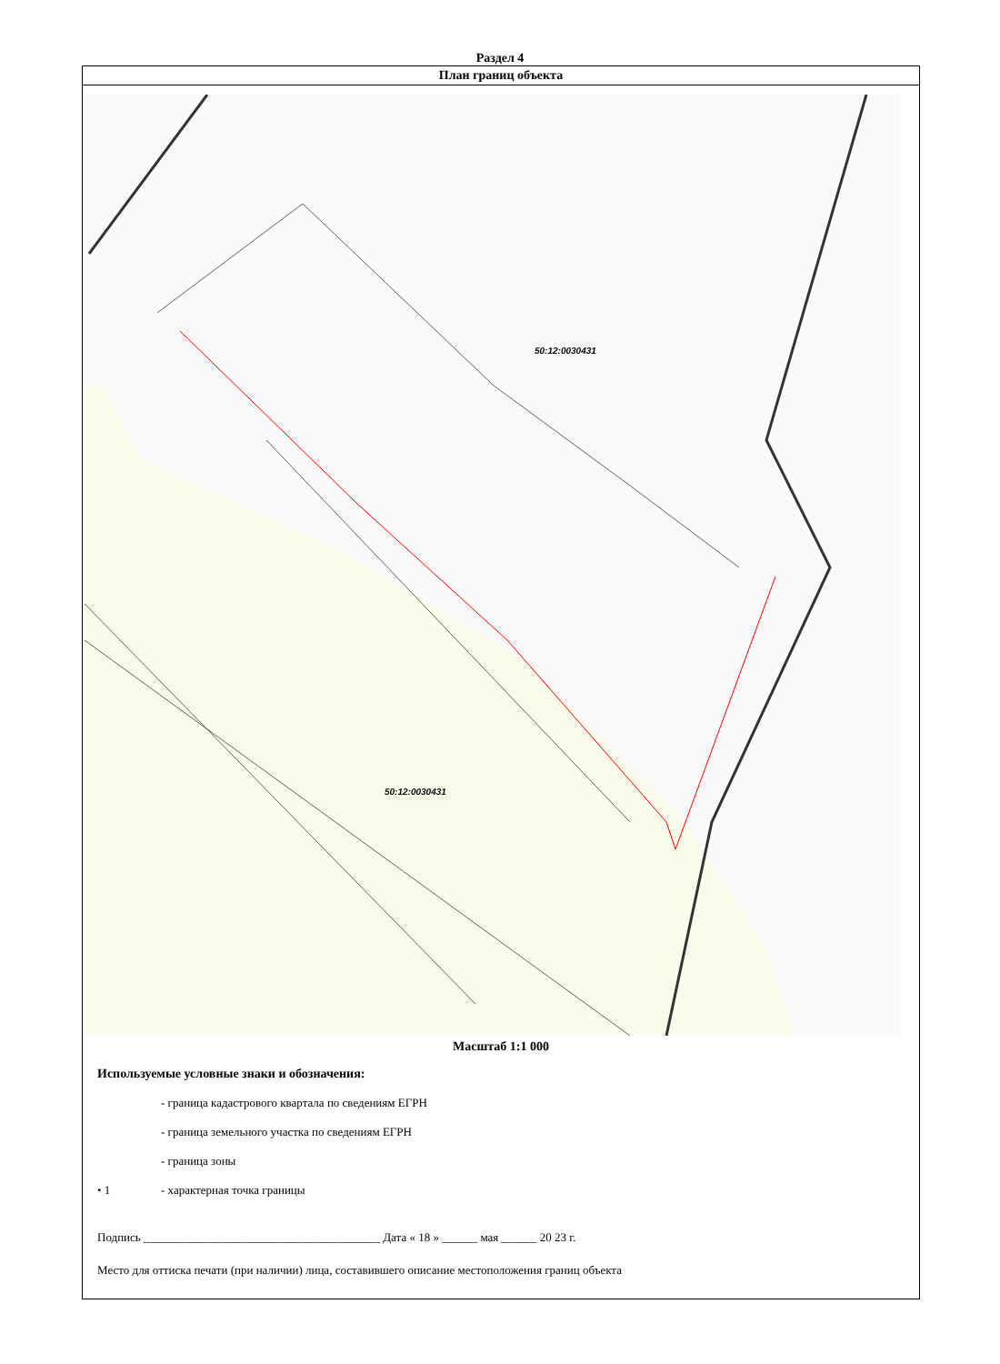Раздел 4
План границ объекта
50:12:0030431
50:12:0030431
Масштаб 1:1 000
Используемые условные знаки и обозначения:
- граница кадастрового квартала по сведениям ЕГРН
- граница земельного участка по сведениям ЕГРН
- граница зоны
• 1 - характерная точка границы
Подпись ________________________________________ Дата « 18 » ______ мая ______ 20 23 г.
Место для оттиска печати (при наличии) лица, составившего описание местоположения границ объекта